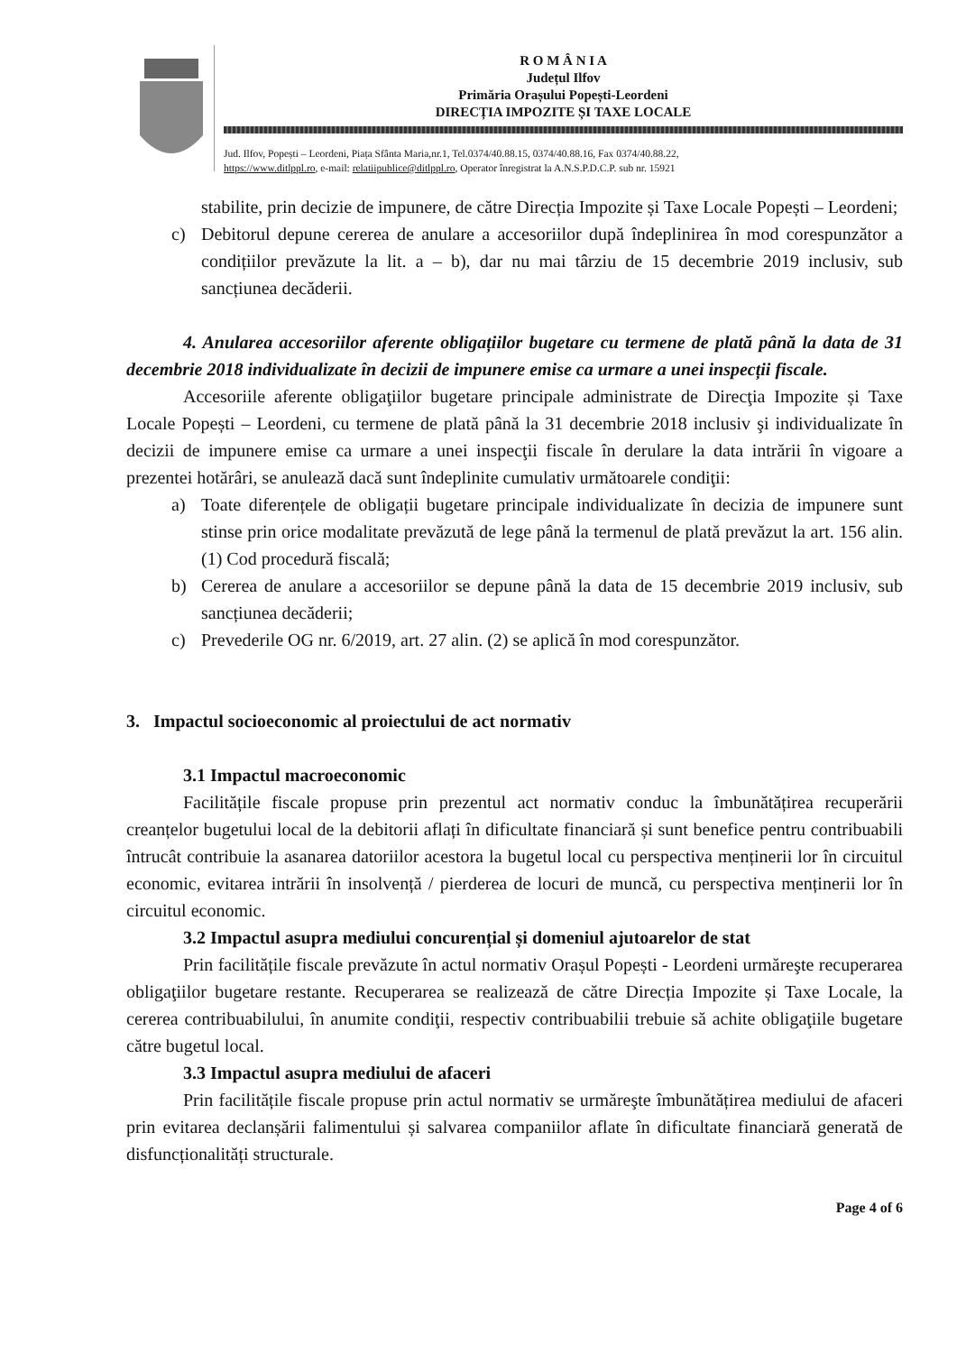R O M Â N I A
Județul Ilfov
Primăria Orașului Popești-Leordeni
DIRECȚIA IMPOZITE ȘI TAXE LOCALE
Jud. Ilfov, Popești – Leordeni, Piața Sfânta Maria,nr.1, Tel.0374/40.88.15, 0374/40.88.16, Fax 0374/40.88.22,
https://www.ditlppl.ro, e-mail: relatiipublice@ditlppl.ro, Operator înregistrat la A.N.S.P.D.C.P. sub nr. 15921
stabilite, prin decizie de impunere, de către Direcția Impozite și Taxe Locale Popești – Leordeni;
c) Debitorul depune cererea de anulare a accesoriilor după îndeplinirea în mod corespunzător a condițiilor prevăzute la lit. a – b), dar nu mai târziu de 15 decembrie 2019 inclusiv, sub sancțiunea decăderii.
4. Anularea accesoriilor aferente obligațiilor bugetare cu termene de plată până la data de 31 decembrie 2018 individualizate în decizii de impunere emise ca urmare a unei inspecții fiscale.
Accesoriile aferente obligaţiilor bugetare principale administrate de Direcţia Impozite și Taxe Locale Popești – Leordeni, cu termene de plată până la 31 decembrie 2018 inclusiv şi individualizate în decizii de impunere emise ca urmare a unei inspecţii fiscale în derulare la data intrării în vigoare a prezentei hotărâri, se anulează dacă sunt îndeplinite cumulativ următoarele condiţii:
a) Toate diferențele de obligații bugetare principale individualizate în decizia de impunere sunt stinse prin orice modalitate prevăzută de lege până la termenul de plată prevăzut la art. 156 alin. (1) Cod procedură fiscală;
b) Cererea de anulare a accesoriilor se depune până la data de 15 decembrie 2019 inclusiv, sub sancțiunea decăderii;
c) Prevederile OG nr. 6/2019, art. 27 alin. (2) se aplică în mod corespunzător.
3. Impactul socioeconomic al proiectului de act normativ
3.1 Impactul macroeconomic
Facilitățile fiscale propuse prin prezentul act normativ conduc la îmbunătățirea recuperării creanțelor bugetului local de la debitorii aflați în dificultate financiară și sunt benefice pentru contribuabili întrucât contribuie la asanarea datoriilor acestora la bugetul local cu perspectiva menținerii lor în circuitul economic, evitarea intrării în insolvență / pierderea de locuri de muncă, cu perspectiva menținerii lor în circuitul economic.
3.2 Impactul asupra mediului concurențial și domeniul ajutoarelor de stat
Prin facilitățile fiscale prevăzute în actul normativ Orașul Popești - Leordeni urmăreşte recuperarea obligaţiilor bugetare restante. Recuperarea se realizează de către Direcția Impozite și Taxe Locale, la cererea contribuabilului, în anumite condiţii, respectiv contribuabilii trebuie să achite obligaţiile bugetare către bugetul local.
3.3 Impactul asupra mediului de afaceri
Prin facilitățile fiscale propuse prin actul normativ se urmăreşte îmbunătățirea mediului de afaceri prin evitarea declanșării falimentului și salvarea companiilor aflate în dificultate financiară generată de disfuncționalități structurale.
Page 4 of 6